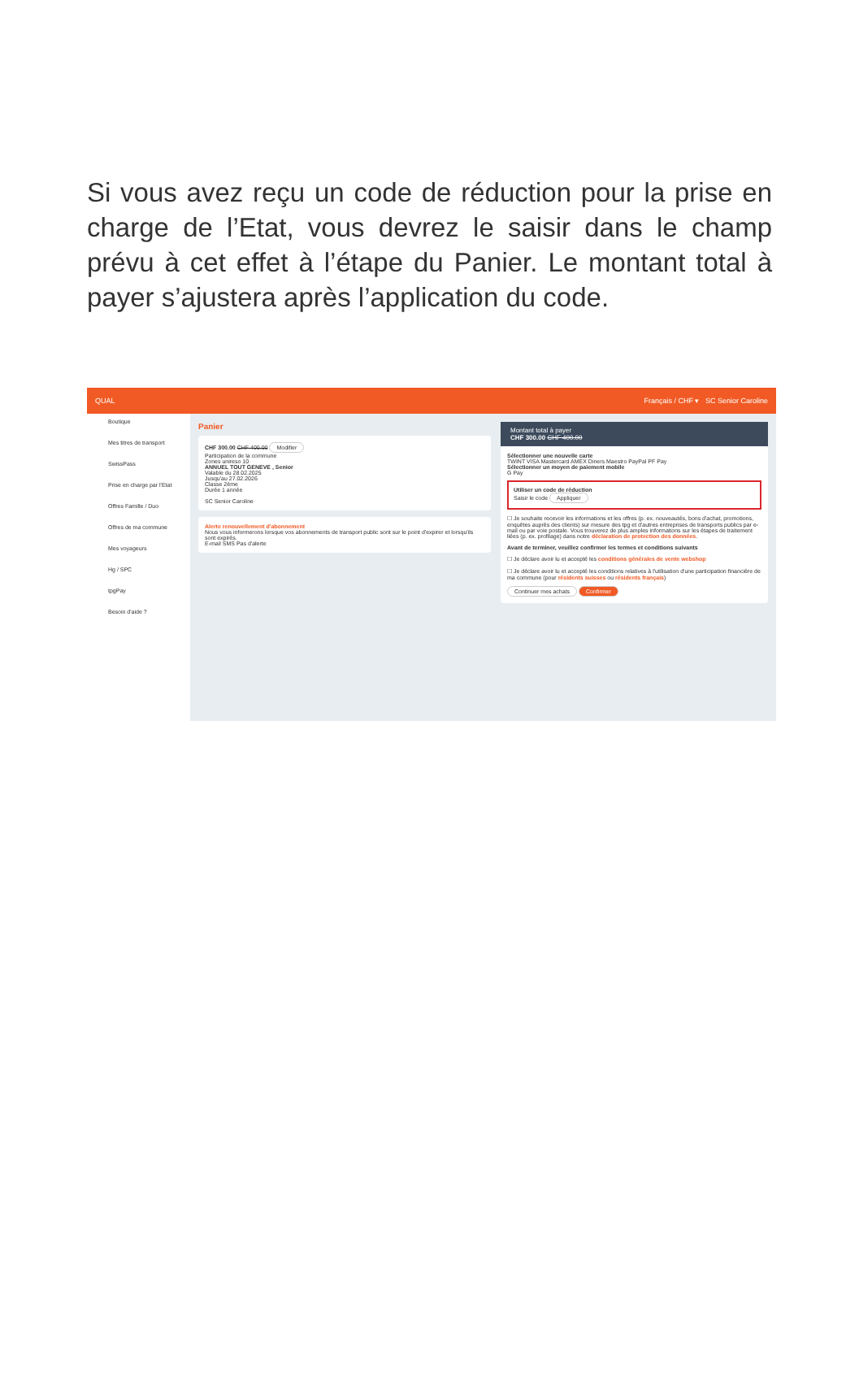Si vous avez reçu un code de réduction pour la prise en charge de l’Etat, vous devrez le saisir dans le champ prévu à cet effet à l’étape du Panier. Le montant total à payer s’ajustera après l’application du code.
QUAL Français / CHF ▾ SC Senior Caroline
Boutique
Mes titres de transport
SwissPass
Prise en charge par l'Etat
Offres Famille / Duo
Offres de ma commune
Mes voyageurs
Hg / SPC
tpgPay
Besoin d'aide ?
Panier
CHF 300.00 CHF 400.00 Modifier
Participation de la commune
Zones unireso 10
ANNUEL TOUT GENEVE , Senior
Valable du 28.02.2025
Jusqu'au 27.02.2026
Classe 2ème
Durée 1 année
SC Senior Caroline
Alerte renouvellement d'abonnement
Nous vous informerons lorsque vos abonnements de transport public sont sur le point d'expirer et lorsqu'ils sont expirés.
E-mail SMS Pas d'alerte
Montant total à payer
CHF 300.00 CHF 400.00
Sélectionner une nouvelle carte
TWINT VISA Mastercard AMEX Diners Maestro PayPal PF Pay
Sélectionner un moyen de paiement mobile
G Pay
Utiliser un code de réduction
Saisir le code Appliquer
☐ Je souhaite recevoir les informations et les offres (p. ex. nouveautés, bons d'achat, promotions, enquêtes auprès des clients) sur mesure des tpg et d'autres entreprises de transports publics par e-mail ou par voie postale. Vous trouverez de plus amples informations sur les étapes de traitement liées (p. ex. profilage) dans notre déclaration de protection des données.
Avant de terminer, veuillez confirmer les termes et conditions suivants
☐ Je déclare avoir lu et accepté les conditions générales de vente webshop
☐ Je déclare avoir lu et accepté les conditions relatives à l'utilisation d'une participation financière de ma commune (pour résidents suisses ou résidents français)
Continuer mes achats Confirmer